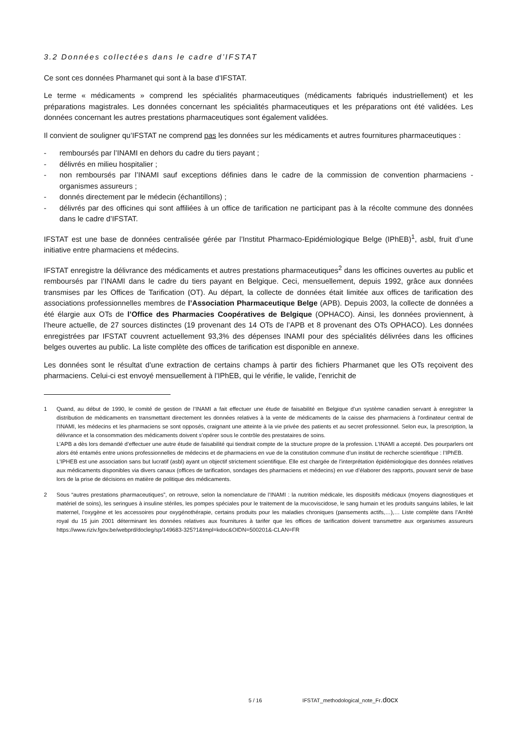3.2 Données collectées dans le cadre d’IFSTAT
Ce sont ces données Pharmanet qui sont à la base d’IFSTAT.
Le terme « médicaments » comprend les spécialités pharmaceutiques (médicaments fabriqués industriellement) et les préparations magistrales. Les données concernant les spécialités pharmaceutiques et les préparations ont été validées. Les données concernant les autres prestations pharmaceutiques sont également validées.
Il convient de souligner qu’IFSTAT ne comprend pas les données sur les médicaments et autres fournitures pharmaceutiques :
- remboursés par l’INAMI en dehors du cadre du tiers payant ;
- délivrés en milieu hospitalier ;
- non remboursés par l’INAMI sauf exceptions définies dans le cadre de la commission de convention pharmaciens - organismes assureurs ;
- donnés directement par le médecin (échantillons) ;
- délivrés par des officines qui sont affiliées à un office de tarification ne participant pas à la récolte commune des données dans le cadre d’IFSTAT.
IFSTAT est une base de données centralisée gérée par l’Institut Pharmaco-Epidémiologique Belge (IPhEB)<sup>1</sup>, asbl, fruit d’une initiative entre pharmaciens et médecins.
IFSTAT enregistre la délivrance des médicaments et autres prestations pharmaceutiques<sup>2</sup> dans les officines ouvertes au public et remboursés par l’INAMI dans le cadre du tiers payant en Belgique. Ceci, mensuellement, depuis 1992, grâce aux données transmises par les Offices de Tarification (OT). Au départ, la collecte de données était limitée aux offices de tarification des associations professionnelles membres de l’Association Pharmaceutique Belge (APB). Depuis 2003, la collecte de données a été élargie aux OTs de l’Office des Pharmacies Coopératives de Belgique (OPHACO). Ainsi, les données proviennent, à l’heure actuelle, de 27 sources distinctes (19 provenant des 14 OTs de l’APB et 8 provenant des OTs OPHACO). Les données enregistrées par IFSTAT couvrent actuellement 93,3% des dépenses INAMI pour des spécialités délivrées dans les officines belges ouvertes au public. La liste complète des offices de tarification est disponible en annexe.
Les données sont le résultat d’une extraction de certains champs à partir des fichiers Pharmanet que les OTs reçoivent des pharmaciens. Celui-ci est envoyé mensuellement à l’IPhEB, qui le vérifie, le valide, l’enrichit de
1 Quand, au début de 1990, le comité de gestion de l’INAMI a fait effectuer une étude de faisabilité en Belgique d’un système canadien servant à enregistrer la distribution de médicaments en transmettant directement les données relatives à la vente de médicaments de la caisse des pharmaciens à l’ordinateur central de l’INAMI, les médecins et les pharmaciens se sont opposés, craignant une atteinte à la vie privée des patients et au secret professionnel. Selon eux, la prescription, la délivrance et la consommation des médicaments doivent s’opérer sous le contrôle des prestataires de soins.
L’APB a dès lors demandé d’effectuer une autre étude de faisabilité qui tiendrait compte de la structure propre de la profession. L’INAMI a accepté. Des pourparlers ont alors été entamés entre unions professionnelles de médecins et de pharmaciens en vue de la constitution commune d’un institut de recherche scientifique : l’IPhEB.
L’IPHEB est une association sans but lucratif (asbl) ayant un objectif strictement scientifique. Elle est chargée de l’interprétation épidémiologique des données relatives aux médicaments disponibles via divers canaux (offices de tarification, sondages des pharmaciens et médecins) en vue d’élaborer des rapports, pouvant servir de base lors de la prise de décisions en matière de politique des médicaments.
2 Sous “autres prestations pharmaceutiques”, on retrouve, selon la nomenclature de l’INAMI : la nutrition médicale, les dispositifs médicaux (moyens diagnostiques et matériel de soins), les seringues à insuline stériles, les pompes spéciales pour le traitement de la mucoviscidose, le sang humain et les produits sanguins labiles, le lait maternel, l’oxygène et les accessoires pour oxygénothérapie, certains produits pour les maladies chroniques (pansements actifs,…),… Liste complète dans l’Arrêté royal du 15 juin 2001 déterminant les données relatives aux fournitures à tarifer que les offices de tarification doivent transmettre aux organismes assureurs https://www.riziv.fgov.be/webprd/docleg/sp/149683-325?1&tmpl=kdoc&OIDN=500201&-CLAN=FR
5 / 16 IFSTAT_methodological_note_Fr.docx